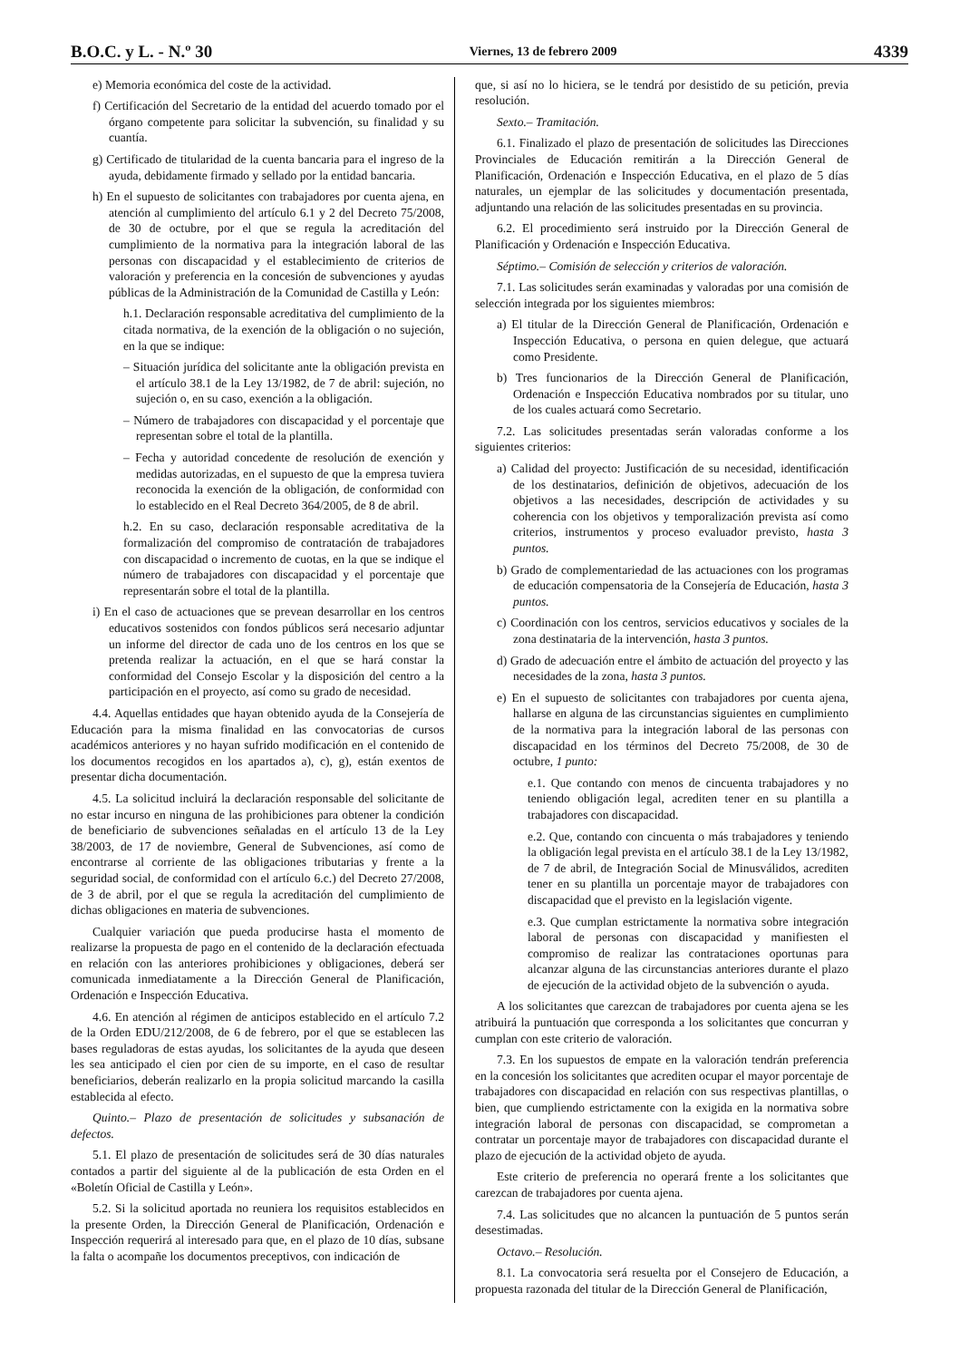B.O.C. y L. - N.º 30 Viernes, 13 de febrero 2009 4339
e) Memoria económica del coste de la actividad.
f) Certificación del Secretario de la entidad del acuerdo tomado por el órgano competente para solicitar la subvención, su finalidad y su cuantía.
g) Certificado de titularidad de la cuenta bancaria para el ingreso de la ayuda, debidamente firmado y sellado por la entidad bancaria.
h) En el supuesto de solicitantes con trabajadores por cuenta ajena, en atención al cumplimiento del artículo 6.1 y 2 del Decreto 75/2008, de 30 de octubre, por el que se regula la acreditación del cumplimiento de la normativa para la integración laboral de las personas con discapacidad y el establecimiento de criterios de valoración y preferencia en la concesión de subvenciones y ayudas públicas de la Administración de la Comunidad de Castilla y León:
h.1. Declaración responsable acreditativa del cumplimiento de la citada normativa, de la exención de la obligación o no sujeción, en la que se indique:
– Situación jurídica del solicitante ante la obligación prevista en el artículo 38.1 de la Ley 13/1982, de 7 de abril: sujeción, no sujeción o, en su caso, exención a la obligación.
– Número de trabajadores con discapacidad y el porcentaje que representan sobre el total de la plantilla.
– Fecha y autoridad concedente de resolución de exención y medidas autorizadas, en el supuesto de que la empresa tuviera reconocida la exención de la obligación, de conformidad con lo establecido en el Real Decreto 364/2005, de 8 de abril.
h.2. En su caso, declaración responsable acreditativa de la formalización del compromiso de contratación de trabajadores con discapacidad o incremento de cuotas, en la que se indique el número de trabajadores con discapacidad y el porcentaje que representarán sobre el total de la plantilla.
i) En el caso de actuaciones que se prevean desarrollar en los centros educativos sostenidos con fondos públicos será necesario adjuntar un informe del director de cada uno de los centros en los que se pretenda realizar la actuación, en el que se hará constar la conformidad del Consejo Escolar y la disposición del centro a la participación en el proyecto, así como su grado de necesidad.
4.4. Aquellas entidades que hayan obtenido ayuda de la Consejería de Educación para la misma finalidad en las convocatorias de cursos académicos anteriores y no hayan sufrido modificación en el contenido de los documentos recogidos en los apartados a), c), g), están exentos de presentar dicha documentación.
4.5. La solicitud incluirá la declaración responsable del solicitante de no estar incurso en ninguna de las prohibiciones para obtener la condición de beneficiario de subvenciones señaladas en el artículo 13 de la Ley 38/2003, de 17 de noviembre, General de Subvenciones, así como de encontrarse al corriente de las obligaciones tributarias y frente a la seguridad social, de conformidad con el artículo 6.c.) del Decreto 27/2008, de 3 de abril, por el que se regula la acreditación del cumplimiento de dichas obligaciones en materia de subvenciones.
Cualquier variación que pueda producirse hasta el momento de realizarse la propuesta de pago en el contenido de la declaración efectuada en relación con las anteriores prohibiciones y obligaciones, deberá ser comunicada inmediatamente a la Dirección General de Planificación, Ordenación e Inspección Educativa.
4.6. En atención al régimen de anticipos establecido en el artículo 7.2 de la Orden EDU/212/2008, de 6 de febrero, por el que se establecen las bases reguladoras de estas ayudas, los solicitantes de la ayuda que deseen les sea anticipado el cien por cien de su importe, en el caso de resultar beneficiarios, deberán realizarlo en la propia solicitud marcando la casilla establecida al efecto.
Quinto.– Plazo de presentación de solicitudes y subsanación de defectos.
5.1. El plazo de presentación de solicitudes será de 30 días naturales contados a partir del siguiente al de la publicación de esta Orden en el «Boletín Oficial de Castilla y León».
5.2. Si la solicitud aportada no reuniera los requisitos establecidos en la presente Orden, la Dirección General de Planificación, Ordenación e Inspección requerirá al interesado para que, en el plazo de 10 días, subsane la falta o acompañe los documentos preceptivos, con indicación de
que, si así no lo hiciera, se le tendrá por desistido de su petición, previa resolución.
Sexto.– Tramitación.
6.1. Finalizado el plazo de presentación de solicitudes las Direcciones Provinciales de Educación remitirán a la Dirección General de Planificación, Ordenación e Inspección Educativa, en el plazo de 5 días naturales, un ejemplar de las solicitudes y documentación presentada, adjuntando una relación de las solicitudes presentadas en su provincia.
6.2. El procedimiento será instruido por la Dirección General de Planificación y Ordenación e Inspección Educativa.
Séptimo.– Comisión de selección y criterios de valoración.
7.1. Las solicitudes serán examinadas y valoradas por una comisión de selección integrada por los siguientes miembros:
a) El titular de la Dirección General de Planificación, Ordenación e Inspección Educativa, o persona en quien delegue, que actuará como Presidente.
b) Tres funcionarios de la Dirección General de Planificación, Ordenación e Inspección Educativa nombrados por su titular, uno de los cuales actuará como Secretario.
7.2. Las solicitudes presentadas serán valoradas conforme a los siguientes criterios:
a) Calidad del proyecto: Justificación de su necesidad, identificación de los destinatarios, definición de objetivos, adecuación de los objetivos a las necesidades, descripción de actividades y su coherencia con los objetivos y temporalización prevista así como criterios, instrumentos y proceso evaluador previsto, hasta 3 puntos.
b) Grado de complementariedad de las actuaciones con los programas de educación compensatoria de la Consejería de Educación, hasta 3 puntos.
c) Coordinación con los centros, servicios educativos y sociales de la zona destinataria de la intervención, hasta 3 puntos.
d) Grado de adecuación entre el ámbito de actuación del proyecto y las necesidades de la zona, hasta 3 puntos.
e) En el supuesto de solicitantes con trabajadores por cuenta ajena, hallarse en alguna de las circunstancias siguientes en cumplimiento de la normativa para la integración laboral de las personas con discapacidad en los términos del Decreto 75/2008, de 30 de octubre, 1 punto:
e.1. Que contando con menos de cincuenta trabajadores y no teniendo obligación legal, acrediten tener en su plantilla a trabajadores con discapacidad.
e.2. Que, contando con cincuenta o más trabajadores y teniendo la obligación legal prevista en el artículo 38.1 de la Ley 13/1982, de 7 de abril, de Integración Social de Minusválidos, acrediten tener en su plantilla un porcentaje mayor de trabajadores con discapacidad que el previsto en la legislación vigente.
e.3. Que cumplan estrictamente la normativa sobre integración laboral de personas con discapacidad y manifiesten el compromiso de realizar las contrataciones oportunas para alcanzar alguna de las circunstancias anteriores durante el plazo de ejecución de la actividad objeto de la subvención o ayuda.
A los solicitantes que carezcan de trabajadores por cuenta ajena se les atribuirá la puntuación que corresponda a los solicitantes que concurran y cumplan con este criterio de valoración.
7.3. En los supuestos de empate en la valoración tendrán preferencia en la concesión los solicitantes que acrediten ocupar el mayor porcentaje de trabajadores con discapacidad en relación con sus respectivas plantillas, o bien, que cumpliendo estrictamente con la exigida en la normativa sobre integración laboral de personas con discapacidad, se comprometan a contratar un porcentaje mayor de trabajadores con discapacidad durante el plazo de ejecución de la actividad objeto de ayuda.
Este criterio de preferencia no operará frente a los solicitantes que carezcan de trabajadores por cuenta ajena.
7.4. Las solicitudes que no alcancen la puntuación de 5 puntos serán desestimadas.
Octavo.– Resolución.
8.1. La convocatoria será resuelta por el Consejero de Educación, a propuesta razonada del titular de la Dirección General de Planificación,